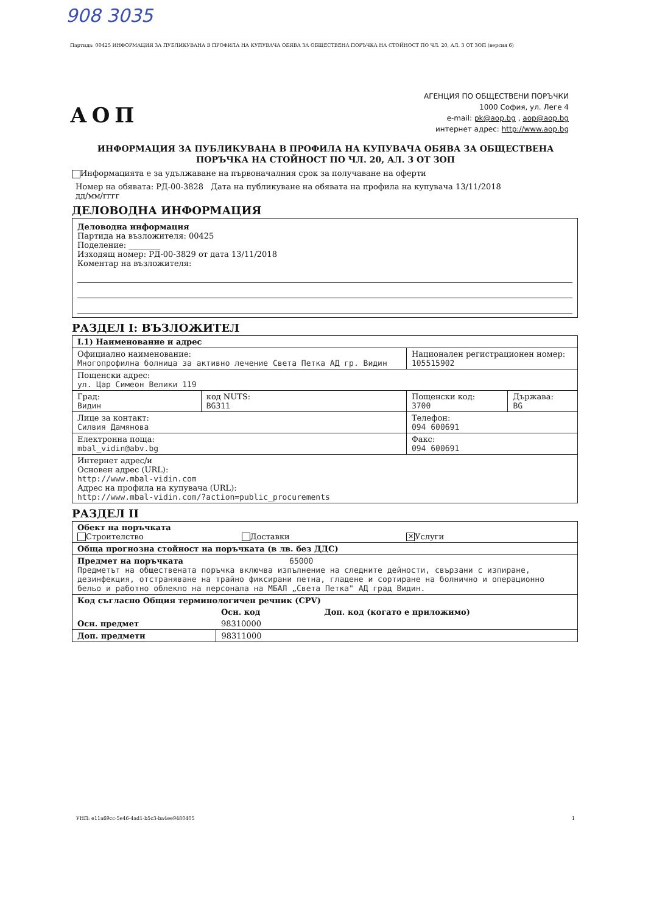908 3035
Партида: 00425 ИНФОРМАЦИЯ ЗА ПУБЛИКУВАНА В ПРОФИЛА НА КУПУВАЧА ОБЯВА ЗА ОБЩЕСТВЕНА ПОРЪЧКА НА СТОЙНОСТ ПО ЧЛ. 20, АЛ. 3 ОТ ЗОП (версия 6)
АОП
АГЕНЦИЯ ПО ОБЩЕСТВЕНИ ПОРЪЧКИ
1000 София, ул. Леге 4
e-mail: pk@aop.bg , aop@aop.bg
интернет адрес: http://www.aop.bg
ИНФОРМАЦИЯ ЗА ПУБЛИКУВАНА В ПРОФИЛА НА КУПУВАЧА ОБЯВА ЗА ОБЩЕСТВЕНА ПОРЪЧКА НА СТОЙНОСТ ПО ЧЛ. 20, АЛ. 3 ОТ ЗОП
Информацията е за удължаване на първоначалния срок за получаване на оферти
Номер на обявата: РД-00-3828 Дата на публикуване на обявата на профила на купувача 13/11/2018
дд/мм/гггг
ДЕЛОВОДНА ИНФОРМАЦИЯ
Деловодна информация
Партида на възложителя: 00425
Поделение: ________
Изходящ номер: РД-00-3829 от дата 13/11/2018
Коментар на възложителя:
РАЗДЕЛ I: ВЪЗЛОЖИТЕЛ
| I.1) Наименование и адрес | | | |
| Официално наименование: Многопрофилна болница за активно лечение Света Петка АД гр. Видин | | Национален регистрационен номер: 105515902 | |
| Пощенски адрес: ул. Цар Симеон Велики 119 | | | |
| Град: Видин | код NUTS: BG311 | Пощенски код: 3700 | Държава: BG |
| Лице за контакт: Силвия Дамянова | | Телефон: 094 600691 | |
| Електронна поща: mbal_vidin@abv.bg | | Факс: 094 600691 | |
| Интернет адрес/и Основен адрес (URL): http://www.mbal-vidin.com Адрес на профила на купувача (URL): http://www.mbal-vidin.com/?action=public_procurements | | | |
РАЗДЕЛ II
| Обект на поръчката Строителство Доставки ✕ Услуги | | |
| Обща прогнозна стойност на поръчката (в лв. без ДДС) | | |
| Предмет на поръчката 65000 Предметът на обществената поръчка включва изпълнение на следните дейности, свързани с изпиране, дезинфекция, отстраняване на трайно фиксирани петна, гладене и сортиране на болнично и операционно бельо и работно облекло на персонала на МБАЛ „Света Петка" АД град Видин. | | |
| Код съгласно Общия терминологичен речник (CPV) | | |
| | Осн. код | Доп. код (когато е приложимо) |
| Осн. предмет | 98310000 | |
| Доп. предмети | 98311000 | |
УНП: e11a69cc-5e46-4ad1-b5c3-ba4ee9480405 1